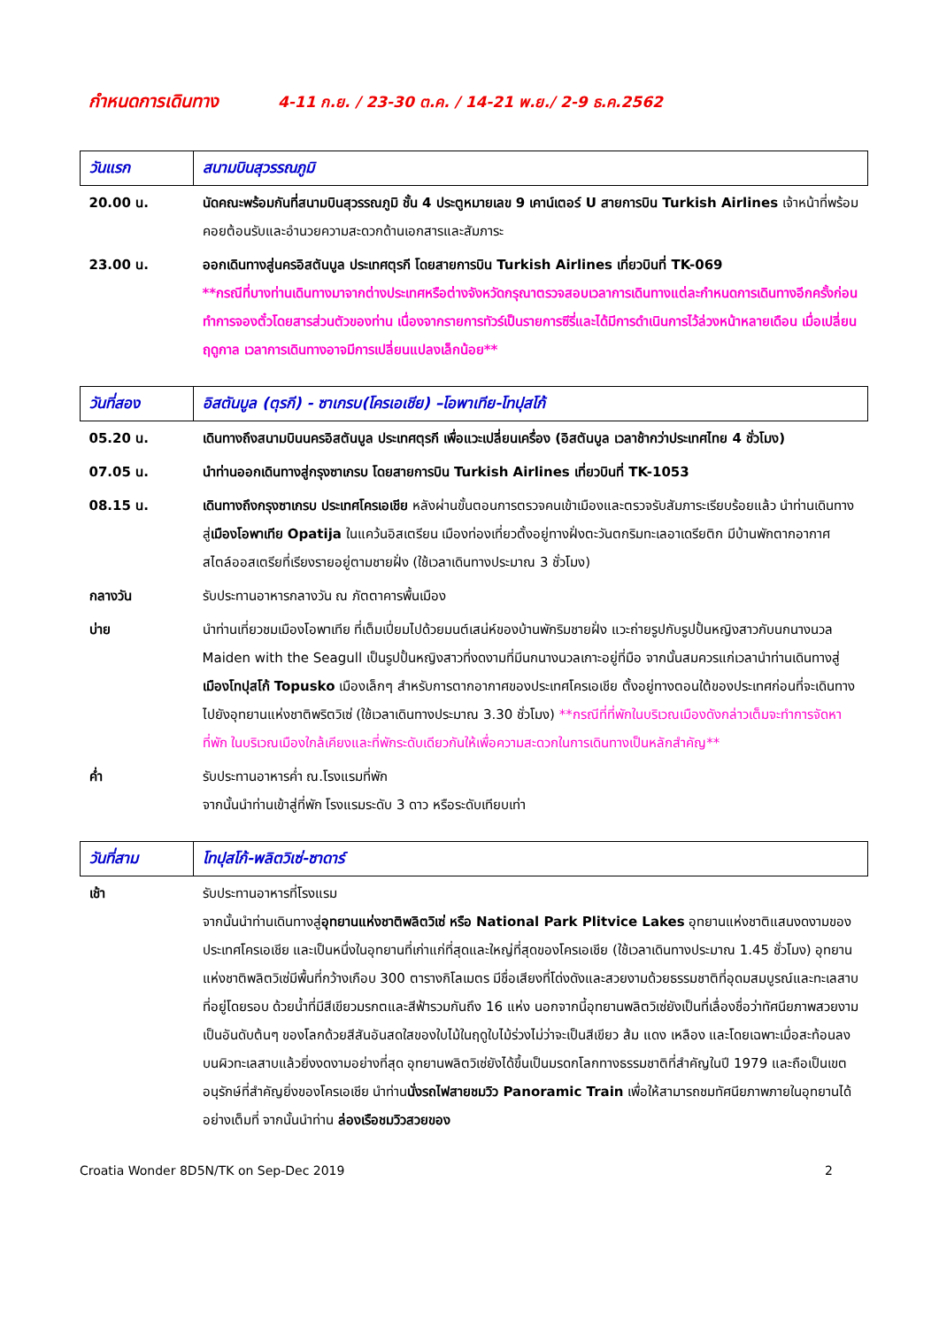กำหนดการเดินทาง 4-11 ก.ย. / 23-30 ต.ค. / 14-21 พ.ย./ 2-9 ธ.ค.2562
| วันแรก | สนามบินสุวรรณภูมิ |
| --- | --- |
| 20.00 น. | นัดคณะพร้อมกันที่สนามบินสุวรรณภูมิ ชั้น 4 ประตูหมายเลข 9 เคาน์เตอร์ U สายการบิน Turkish Airlines เจ้าหน้าที่พร้อมคอยต้อนรับและอำนวยความสะดวกด้านเอกสารและสัมภาระ |
| 23.00 น. | ออกเดินทางสู่นครอิสตันบูล ประเทศตุรกี โดยสายการบิน Turkish Airlines เที่ยวบินที่ TK-069 **กรณีที่บางท่านเดินทางมาจากต่างประเทศหรือต่างจังหวัดกรุณาตรวจสอบเวลาการเดินทางแต่ละกำหนดการเดินทางอีกครั้งก่อนทำการจองตั๋วโดยสารส่วนตัวของท่าน เนื่องจากรายการทัวร์เป็นรายการซีรี่และได้มีการดำเนินการไว้ล่วงหน้าหลายเดือน เมื่อเปลี่ยนฤดูกาล เวลาการเดินทางอาจมีการเปลี่ยนแปลงเล็กน้อย** |
| วันที่สอง | อิสตันบูล (ตุรกี) - ซาเกรบ(โครเอเชีย) –โอพาเทีย-โทปุสโก้ |
| --- | --- |
| 05.20 น. | เดินทางถึงสนามบินนครอิสตันบูล ประเทศตุรกี เพื่อแวะเปลี่ยนเครื่อง (อิสตันบูล เวลาช้ากว่าประเทศไทย 4 ชั่วโมง) |
| 07.05 น. | นำท่านออกเดินทางสู่กรุงซาเกรบ โดยสายการบิน Turkish Airlines เที่ยวบินที่ TK-1053 |
| 08.15 น. | เดินทางถึงกรุงซาเกรบ ประเทศโครเอเชีย หลังผ่านขั้นตอนการตรวจคนเข้าเมืองและตรวจรับสัมภาระเรียบร้อยแล้ว นำท่านเดินทางสู่ เมืองโอพาเทีย Opatija ในแคว้นอิสเตรียน เมืองท่องเที่ยวตั้งอยู่ทางฝั่งตะวันตกริมทะเลอาเดรียติก มีบ้านพักตากอากาศสไตล์ออสเตรียที่เรียงรายอยู่ตามชายฝั่ง (ใช้เวลาเดินทางประมาณ 3 ชั่วโมง) |
| กลางวัน | รับประทานอาหารกลางวัน ณ ภัตตาคารพื้นเมือง |
| บ่าย | นำท่านเที่ยวชมเมืองโอพาเทีย ที่เต็มเปี่ยมไปด้วยมนต์เสน่ห์ของบ้านพักริมชายฝั่ง แวะถ่ายรูปกับรูปปั้นหญิงสาวกับนกนางนวล Maiden with the Seagull เป็นรูปปั้นหญิงสาวที่งดงามที่มีนกนางนวลเกาะอยู่ที่มือ จากนั้นสมควรแก่เวลานำท่านเดินทางสู่ เมืองโทปุสโก้ Topusko เมืองเล็กๆ สำหรับการตากอากาศของประเทศโครเอเชีย ตั้งอยู่ทางตอนใต้ของประเทศก่อนที่จะเดินทางไปยังอุทยานแห่งชาติพริตวิเซ่ (ใช้เวลาเดินทางประมาณ 3.30 ชั่วโมง) **กรณีที่ที่พักในบริเวณเมืองดังกล่าวเต็มจะทำการจัดหาที่พัก ในบริเวณเมืองใกล้เคียงและที่พักระดับเดียวกันให้เพื่อความสะดวกในการเดินทางเป็นหลักสำคัญ** |
| ค่ำ | รับประทานอาหารค่ำ ณ.โรงแรมที่พัก จากนั้นนำท่านเข้าสู่ที่พัก โรงแรมระดับ 3 ดาว หรือระดับเทียบเท่า |
| วันที่สาม | โทปุสโก้-พลิตวิเซ่-ซาดาร์ |
| --- | --- |
| เช้า | รับประทานอาหารที่โรงแรม จากนั้นนำท่านเดินทางสู่ อุทยานแห่งชาติพลิตวิเซ่ หรือ National Park Plitvice Lakes อุทยานแห่งชาติแสนงดงามของประเทศโครเอเชีย และเป็นหนึ่งในอุทยานที่เก่าแก่ที่สุดและใหญ่ที่สุดของโครเอเชีย (ใช้เวลาเดินทางประมาณ 1.45 ชั่วโมง) อุทยานแห่งชาติพลิตวิเซ่มีพื้นที่กว้างเกือบ 300 ตารางกิโลเมตร มีชื่อเสียงที่โด่งดังและสวยงามด้วยธรรมชาติที่อุดมสมบูรณ์และทะเลสาบที่อยู่โดยรอบ ด้วยน้ำที่มีสีเขียวมรกตและสีฟ้ารวมกันถึง 16 แห่ง นอกจากนี้อุทยานพลิตวิเซ่ยังเป็นที่เลื่องชื่อว่าทัศนียภาพสวยงามเป็นอันดับต้นๆ ของโลกด้วยสีสันอันสดใสของใบไม้ในฤดูใบไม้ร่วงไม่ว่าจะเป็นสีเขียว ส้ม แดง เหลือง และโดยเฉพาะเมื่อสะท้อนลงบนผิวทะเลสาบแล้วยิ่งงดงามอย่างที่สุด อุทยานพลิตวิเซ่ยังได้ขึ้นเป็นมรดกโลกทางธรรมชาติที่สำคัญในปี 1979 และถือเป็นเขตอนุรักษ์ที่สำคัญยิ่งของโครเอเชีย นำท่าน นั่งรถไฟสายชมวิว Panoramic Train เพื่อให้สามารถชมทัศนียภาพภายในอุทยานได้อย่างเต็มที่ จากนั้นนำท่าน ล่องเรือชมวิวสวยของ |
Croatia Wonder 8D5N/TK on Sep-Dec 2019 2